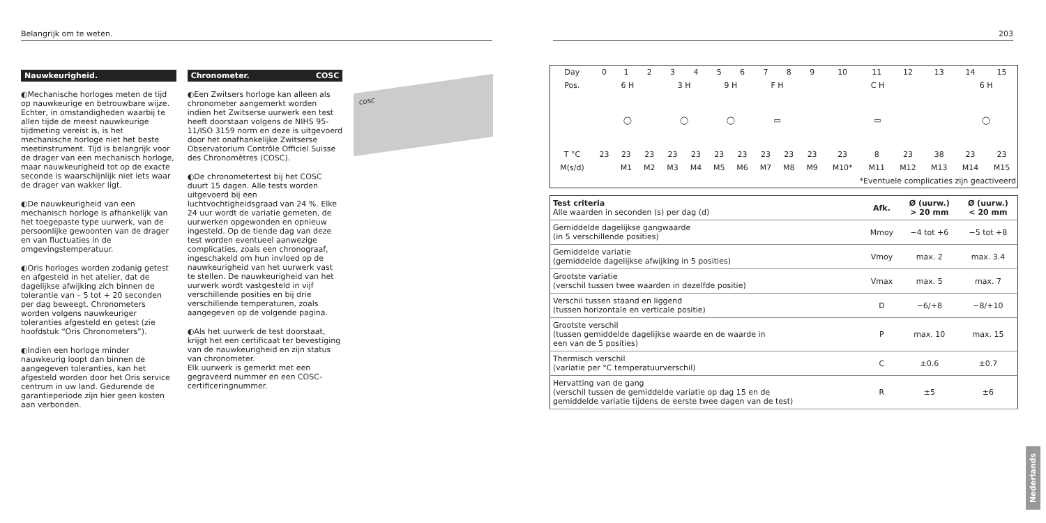Belangrijk om te weten. 203
Nauwkeurigheid.
◐Mechanische horloges meten de tijd op nauwkeurige en betrouwbare wijze. Echter, in omstandigheden waarbij te allen tijde de meest nauwkeurige tijdmeting vereist is, is het mechanische horloge niet het beste meetinstrument. Tijd is belangrijk voor de drager van een mechanisch horloge, maar nauwkeurigheid tot op de exacte seconde is waarschijnlijk niet iets waar de drager van wakker ligt.
◐De nauwkeurigheid van een mechanisch horloge is afhankelijk van het toegepaste type uurwerk, van de persoonlijke gewoonten van de drager en van fluctuaties in de omgevingstemperatuur.
◐Oris horloges worden zodanig getest en afgesteld in het atelier, dat de dagelijkse afwijking zich binnen de tolerantie van – 5 tot + 20 seconden per dag beweegt. Chronometers worden volgens nauwkeuriger toleranties afgesteld en getest (zie hoofdstuk “Oris Chronometers”).
◐Indien een horloge minder nauwkeurig loopt dan binnen de aangegeven toleranties, kan het afgesteld worden door het Oris service centrum in uw land. Gedurende de garantieperiode zijn hier geen kosten aan verbonden.
Chronometer. COSC
◐Een Zwitsers horloge kan alleen als chronometer aangemerkt worden indien het Zwitserse uurwerk een test heeft doorstaan volgens de NIHS 95- 11/ISO 3159 norm en deze is uitgevoerd door het onafhankelijke Zwitserse Observatorium Contrôle Officiel Suisse des Chronomètres (COSC).
◐De chronometertest bij het COSC duurt 15 dagen. Alle tests worden uitgevoerd bij een luchtvochtigheidsgraad van 24 %. Elke 24 uur wordt de variatie gemeten, de uurwerken opgewonden en opnieuw ingesteld. Op de tiende dag van deze test worden eventueel aanwezige complicaties, zoals een chronograaf, ingeschakeld om hun invloed op de nauwkeurigheid van het uurwerk vast te stellen. De nauwkeurigheid van het uurwerk wordt vastgesteld in vijf verschillende posities en bij drie verschillende temperaturen, zoals aangegeven op de volgende pagina.
◐Als het uurwerk de test doorstaat, krijgt het een certificaat ter bevestiging van de nauwkeurigheid en zijn status van chronometer.
Elk uurwerk is gemerkt met een gegraveerd nummer en een COSC-certificeringnummer.
COSC
| Day | 0 | 1 | 2 | 3 | 4 | 5 | 6 | 7 | 8 | 9 | 10 | 11 | 12 | 13 | 14 | 15 |
| Pos. | 6 H | | | 3 H | | 9 H | | F H | | C H | | | | | 6 H | |
| | ◯ | | | ◯ | | ◯ | | ▭ | | ▭ | | | | | ◯ | |
| T °C | 23 | 23 | 23 | 23 | 23 | 23 | 23 | 23 | 23 | 23 | 23 | 8 | 23 | 38 | 23 | 23 |
| M(s/d) | | M1 | M2 | M3 | M4 | M5 | M6 | M7 | M8 | M9 | M10* | M11 | M12 | M13 | M14 | M15 |
| *Eventuele complicaties zijn geactiveerd | | | | | | | | | | | | | | | | |
| Test criteria Alle waarden in seconden (s) per dag (d) | Afk. | Ø (uurw.) > 20 mm | Ø (uurw.) < 20 mm |
| --- | --- | --- | --- |
| Gemiddelde dagelijkse gangwaarde (in 5 verschillende posities) | Mmoy | −4 tot +6 | −5 tot +8 |
| Gemiddelde variatie (gemiddelde dagelijkse afwijking in 5 posities) | Vmoy | max. 2 | max. 3.4 |
| Grootste variatie (verschil tussen twee waarden in dezelfde positie) | Vmax | max. 5 | max. 7 |
| Verschil tussen staand en liggend (tussen horizontale en verticale positie) | D | −6/+8 | −8/+10 |
| Grootste verschil (tussen gemiddelde dagelijkse waarde en de waarde in een van de 5 posities) | P | max. 10 | max. 15 |
| Thermisch verschil (variatie per °C temperatuurverschil) | C | ±0.6 | ±0.7 |
| Hervatting van de gang (verschil tussen de gemiddelde variatie op dag 15 en de gemiddelde variatie tijdens de eerste twee dagen van de test) | R | ±5 | ±6 |
Nederlands